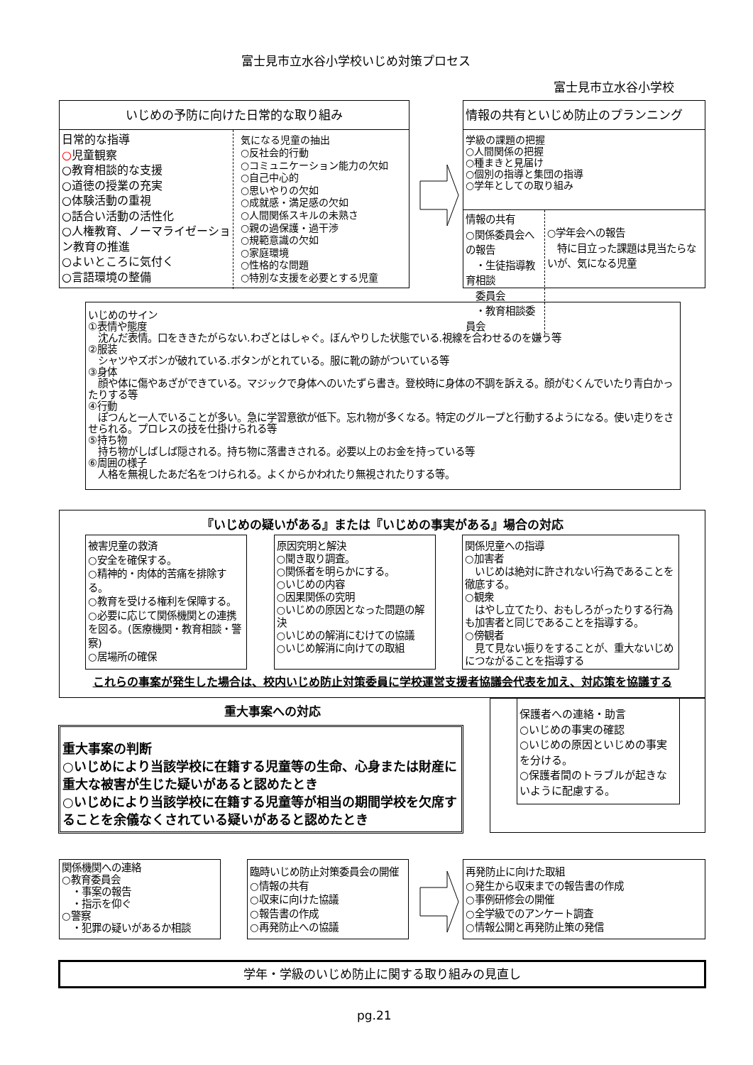富士見市立水谷小学校いじめ対策プロセス
富士見市立水谷小学校
いじめの予防に向けた日常的な取り組み
日常的な指導
○児童観察
○教育相談的な支援
○道徳の授業の充実
○体験活動の重視
○話合い活動の活性化
○人権教育、ノーマライゼーション教育の推進
○よいところに気付く
○言語環境の整備
気になる児童の抽出
○反社会的行動
○コミュニケーション能力の欠如
○自己中心的
○思いやりの欠如
○成就感・満足感の欠如
○人間関係スキルの未熟さ
○親の過保護・過干渉
○規範意識の欠如
○家庭環境
○性格的な問題
○特別な支援を必要とする児童
情報の共有といじめ防止のプランニング
学級の課題の把握
○人間関係の把握
○種まきと見届け
○個別の指導と集団の指導
○学年としての取り組み
情報の共有
○関係委員会への報告
　・生徒指導教育相談
　委員会
　・教育相談委員会
○学年会への報告
　特に目立った課題は見当たらないが、気になる児童
いじめのサイン
①表情や態度
　沈んだ表情。口をききたがらない.わざとはしゃぐ。ぼんやりした状態でいる.視線を合わせるのを嫌う等
②服装
　シャツやズボンが破れている.ボタンがとれている。服に靴の跡がついている等
③身体
　顔や体に傷やあざができている。マジックで身体へのいたずら書き。登校時に身体の不調を訴える。顔がむくんでいたり青白かったりする等
④行動
　ぽつんと一人でいることが多い。急に学習意欲が低下。忘れ物が多くなる。特定のグループと行動するようになる。使い走りをさせられる。プロレスの技を仕掛けられる等
⑤持ち物
　持ち物がしばしば隠される。持ち物に落書きされる。必要以上のお金を持っている等
⑥周囲の様子
　人格を無視したあだ名をつけられる。よくからかわれたり無視されたりする等。
『いじめの疑いがある』または『いじめの事実がある』場合の対応
被害児童の救済
○安全を確保する。
○精神的・肉体的苦痛を排除する。
○教育を受ける権利を保障する。
○必要に応じて関係機関との連携を図る。(医療機関・教育相談・警察)
○居場所の確保
原因究明と解決
○聞き取り調査。
○関係者を明らかにする。
○いじめの内容
○因果関係の究明
○いじめの原因となった問題の解決
○いじめの解消にむけての協議
○いじめ解消に向けての取組
関係児童への指導
○加害者
　いじめは絶対に許されない行為であることを徹底する。
○観衆
　はやし立てたり、おもしろがったりする行為も加害者と同じであることを指導する。
○傍観者
　見て見ない振りをすることが、重大ないじめにつながることを指導する
これらの事案が発生した場合は、校内いじめ防止対策委員に学校運営支援者協議会代表を加え、対応策を協議する
重大事案への対応
重大事案の判断
○いじめにより当該学校に在籍する児童等の生命、心身または財産に重大な被害が生じた疑いがあると認めたとき
○いじめにより当該学校に在籍する児童等が相当の期間学校を欠席することを余儀なくされている疑いがあると認めたとき
保護者への連絡・助言
○いじめの事実の確認
○いじめの原因といじめの事実を分ける。
○保護者間のトラブルが起きないように配慮する。
関係機関への連絡
○教育委員会
　・事案の報告
　・指示を仰ぐ
○警察
　・犯罪の疑いがあるか相談
臨時いじめ防止対策委員会の開催
○情報の共有
○収束に向けた協議
○報告書の作成
○再発防止への協議
再発防止に向けた取組
○発生から収束までの報告書の作成
○事例研修会の開催
○全学級でのアンケート調査
○情報公開と再発防止策の発信
学年・学級のいじめ防止に関する取り組みの見直し
pg.21